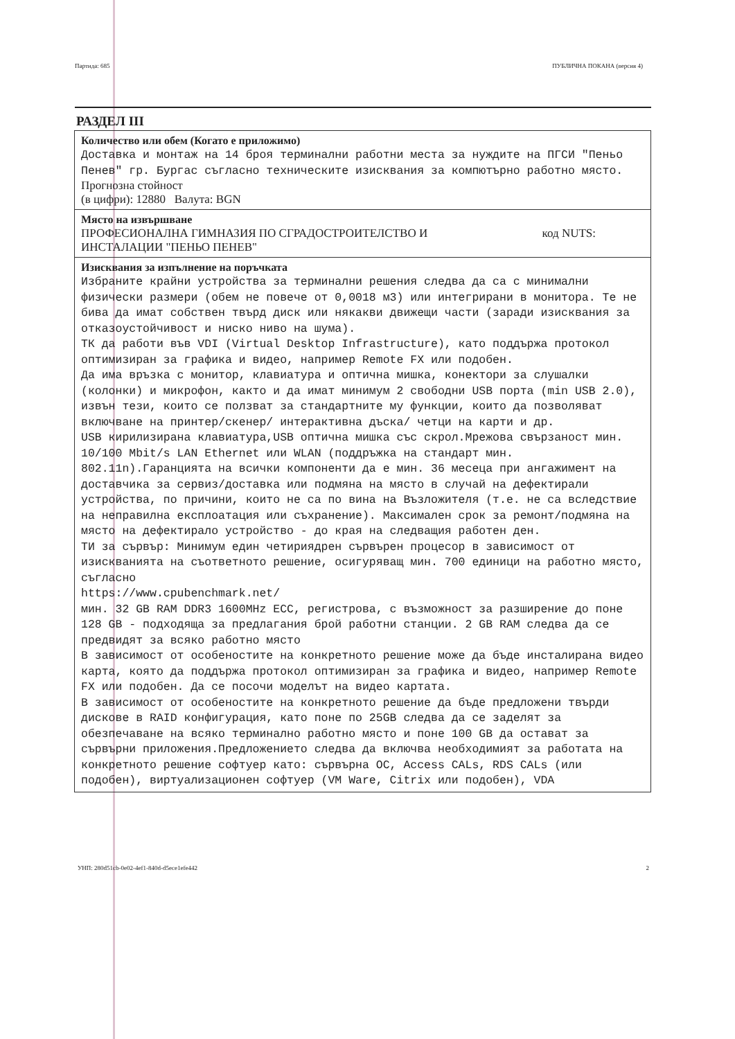Партида: 685 ПУБЛИЧНА ПОКАНА (версия 4)
РАЗДЕЛ III
| Количество или обем (Когато е приложимо) Доставка и монтаж на 14 броя терминални работни места за нуждите на ПГСИ "Пеньо Пенев" гр. Бургас съгласно техническите изисквания за компютърно работно място. Прогнозна стойност (в цифри): 12880 Валута: BGN |
| Място на извършване ПРОФЕСИОНАЛНА ГИМНАЗИЯ ПО СГРАДОСТРОИТЕЛСТВО И ИНСТАЛАЦИИ "ПЕНЬО ПЕНЕВ" код NUTS: |
| Изисквания за изпълнение на поръчката Избраните крайни устройства за терминални решения следва да са с минимални физически размери (обем не повече от 0,0018 м3) или интегрирани в монитора. Те не бива да имат собствен твърд диск или някакви движещи части (заради изисквания за отказоустойчивост и ниско ниво на шума). ТК да работи във VDI (Virtual Desktop Infrastructure), като поддържа протокол оптимизиран за графика и видео, например Remote FX или подобен. Да има връзка с монитор, клавиатура и оптична мишка, конектори за слушалки (колонки) и микрофон, както и да имат минимум 2 свободни USB порта (min USB 2.0), извън тези, които се ползват за стандартните му функции, които да позволяват включване на принтер/скенер/ интерактивна дъска/ четци на карти и др. USB кирилизирана клавиатура,USB оптична мишка със скрол.Мрежова свързаност мин. 10/100 Mbit/s LAN Ethernet или WLAN (поддръжка на стандарт мин. 802.11n).Гаранцията на всички компоненти да е мин. 36 месеца при ангажимент на доставчика за сервиз/доставка или подмяна на място в случай на дефектирали устройства, по причини, които не са по вина на Възложителя (т.е. не са вследствие на неправилна експлоатация или съхранение). Максимален срок за ремонт/подмяна на място на дефектирало устройство - до края на следващия работен ден. ТИ за сървър: Минимум един четириядрен сървърен процесор в зависимост от изискванията на съответното решение, осигуряващ мин. 700 единици на работно място, съгласно https://www.cpubenchmark.net/ мин. 32 GB RAM DDR3 1600MHz ECC, регистрова, с възможност за разширение до поне 128 GB - подходяща за предлагания брой работни станции. 2 GB RAM следва да се предвидят за всяко работно място В зависимост от особеностите на конкретното решение може да бъде инсталирана видео карта, която да поддържа протокол оптимизиран за графика и видео, например Remote FX или подобен. Да се посочи моделът на видео картата. В зависимост от особеностите на конкретното решение да бъде предложени твърди дискове в RAID конфигурация, като поне по 25GB следва да се заделят за обезпечаване на всяко терминално работно място и поне 100 GB да остават за сървърни приложения.Предложението следва да включва необходимият за работата на конкретното решение софтуер като: сървърна ОС, Access CALs, RDS CALs (или подобен), виртуализационен софтуер (VM Ware, Citrix или подобен), VDA |
УНП: 280d51cb-0e02-4ef1-840d-d5ece1efe442 2